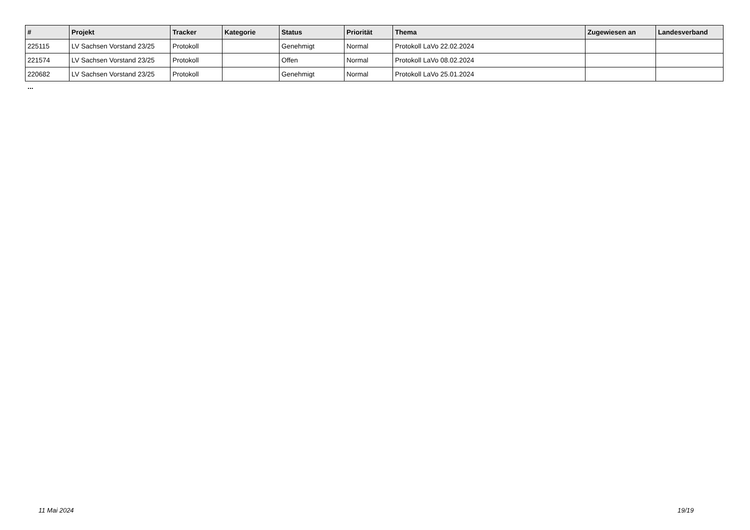| # | Projekt | Tracker | Kategorie | Status | Priorität | Thema | Zugewiesen an | Landesverband |
| --- | --- | --- | --- | --- | --- | --- | --- | --- |
| 225115 | LV Sachsen Vorstand 23/25 | Protokoll | | Genehmigt | Normal | Protokoll LaVo 22.02.2024 | | |
| 221574 | LV Sachsen Vorstand 23/25 | Protokoll | | Offen | Normal | Protokoll LaVo 08.02.2024 | | |
| 220682 | LV Sachsen Vorstand 23/25 | Protokoll | | Genehmigt | Normal | Protokoll LaVo 25.01.2024 | | |
...
11 Mai 2024 19/19